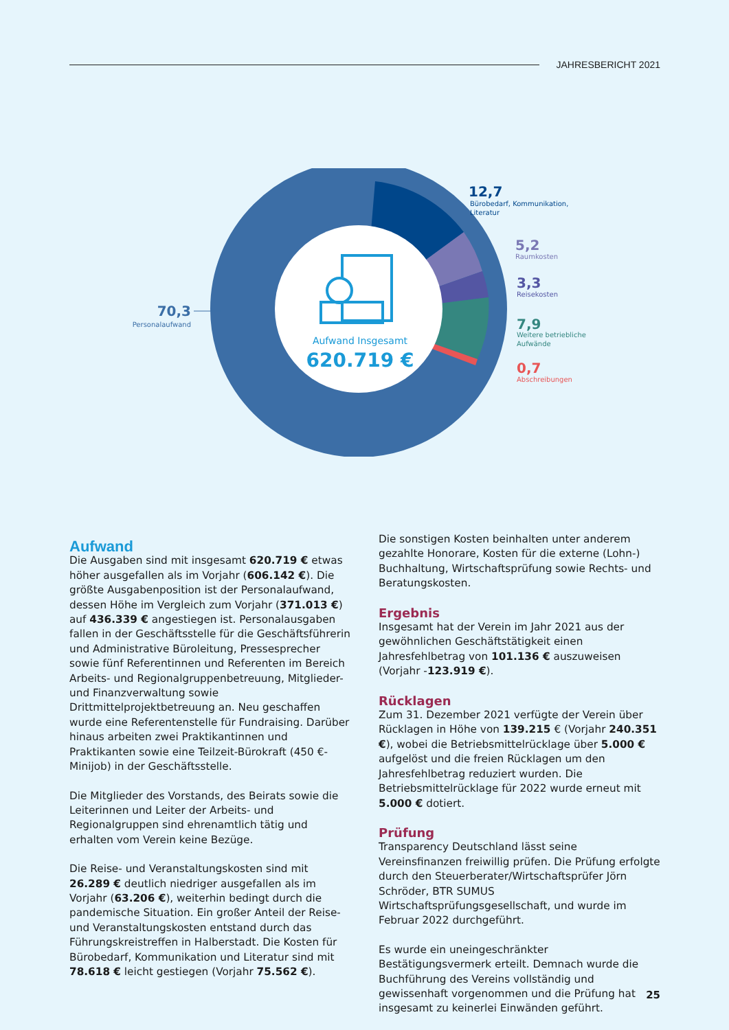JAHRESBERICHT 2021
Aufwand Insgesamt
620.719 €
70,3
Personalaufwand
12,7
Bürobedarf, Kommunikation,
Literatur
5,2
Raumkosten
3,3
Reisekosten
7,9
Weitere betriebliche
Aufwände
0,7
Abschreibungen
Aufwand
Die Ausgaben sind mit insgesamt 620.719 € etwas höher ausgefallen als im Vorjahr (606.142 €). Die größte Ausgabenposition ist der Personalaufwand, dessen Höhe im Vergleich zum Vorjahr (371.013 €) auf 436.339 € angestiegen ist. Personalausgaben fallen in der Geschäftsstelle für die Geschäftsführerin und Administrative Büroleitung, Pressesprecher sowie fünf Referentinnen und Referenten im Bereich Arbeits- und Regionalgruppenbetreuung, Mitglieder- und Finanzverwaltung sowie Drittmittelprojektbetreuung an. Neu geschaffen wurde eine Referentenstelle für Fundraising. Darüber hinaus arbeiten zwei Praktikantinnen und Praktikanten sowie eine Teilzeit-Bürokraft (450 €-Minijob) in der Geschäftsstelle.
Die Mitglieder des Vorstands, des Beirats sowie die Leiterinnen und Leiter der Arbeits- und Regionalgruppen sind ehrenamtlich tätig und erhalten vom Verein keine Bezüge.
Die Reise- und Veranstaltungskosten sind mit 26.289 € deutlich niedriger ausgefallen als im Vorjahr (63.206 €), weiterhin bedingt durch die pandemische Situation. Ein großer Anteil der Reise- und Veranstaltungskosten entstand durch das Führungskreistreffen in Halberstadt. Die Kosten für Bürobedarf, Kommunikation und Literatur sind mit 78.618 € leicht gestiegen (Vorjahr 75.562 €).
Die sonstigen Kosten beinhalten unter anderem gezahlte Honorare, Kosten für die externe (Lohn-) Buchhaltung, Wirtschaftsprüfung sowie Rechts- und Beratungskosten.
Ergebnis
Insgesamt hat der Verein im Jahr 2021 aus der gewöhnlichen Geschäftstätigkeit einen Jahresfehlbetrag von 101.136 € auszuweisen (Vorjahr -123.919 €).
Rücklagen
Zum 31. Dezember 2021 verfügte der Verein über Rücklagen in Höhe von 139.215 € (Vorjahr 240.351 €), wobei die Betriebsmittelrücklage über 5.000 € aufgelöst und die freien Rücklagen um den Jahresfehlbetrag reduziert wurden. Die Betriebsmittelrücklage für 2022 wurde erneut mit 5.000 € dotiert.
Prüfung
Transparency Deutschland lässt seine Vereinsfinanzen freiwillig prüfen. Die Prüfung erfolgte durch den Steuerberater/Wirtschaftsprüfer Jörn Schröder, BTR SUMUS Wirtschaftsprüfungsgesellschaft, und wurde im Februar 2022 durchgeführt.
Es wurde ein uneingeschränkter Bestätigungsvermerk erteilt. Demnach wurde die Buchführung des Vereins vollständig und gewissenhaft vorgenommen und die Prüfung hat insgesamt zu keinerlei Einwänden geführt.
25